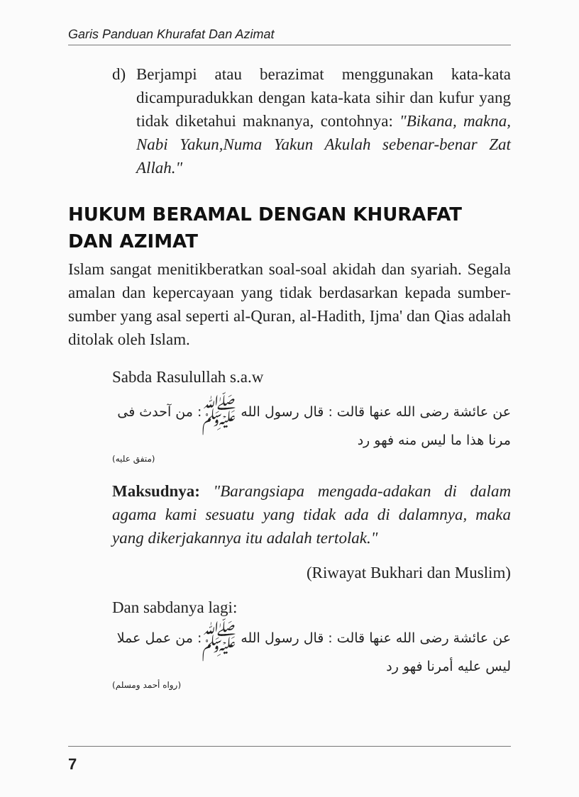Garis Panduan Khurafat Dan Azimat
d) Berjampi atau berazimat menggunakan kata-kata dicampuradukkan dengan kata-kata sihir dan kufur yang tidak diketahui maknanya, contohnya: "Bikana, makna, Nabi Yakun,Numa Yakun Akulah sebenar-benar Zat Allah."
HUKUM BERAMAL DENGAN KHURAFAT
DAN AZIMAT
Islam sangat menitikberatkan soal-soal akidah dan syariah. Segala amalan dan kepercayaan yang tidak berdasarkan kepada sumber-sumber yang asal seperti al-Quran, al-Hadith, Ijma' dan Qias adalah ditolak oleh Islam.
Sabda Rasulullah s.a.w
عن عائشة رضى الله عنها قالت : قال رسول الله ﷺ: من آحدث فى مرنا هذا ما ليس منه فهو رد
(متفق عليه)
Maksudnya: "Barangsiapa mengada-adakan di dalam agama kami sesuatu yang tidak ada di dalamnya, maka yang dikerjakannya itu adalah tertolak."
(Riwayat Bukhari dan Muslim)
Dan sabdanya lagi:
عن عائشة رضى الله عنها قالت : قال رسول الله ﷺ: من عمل عملا ليس عليه أمرنا فهو رد
(رواه أحمد ومسلم)
7